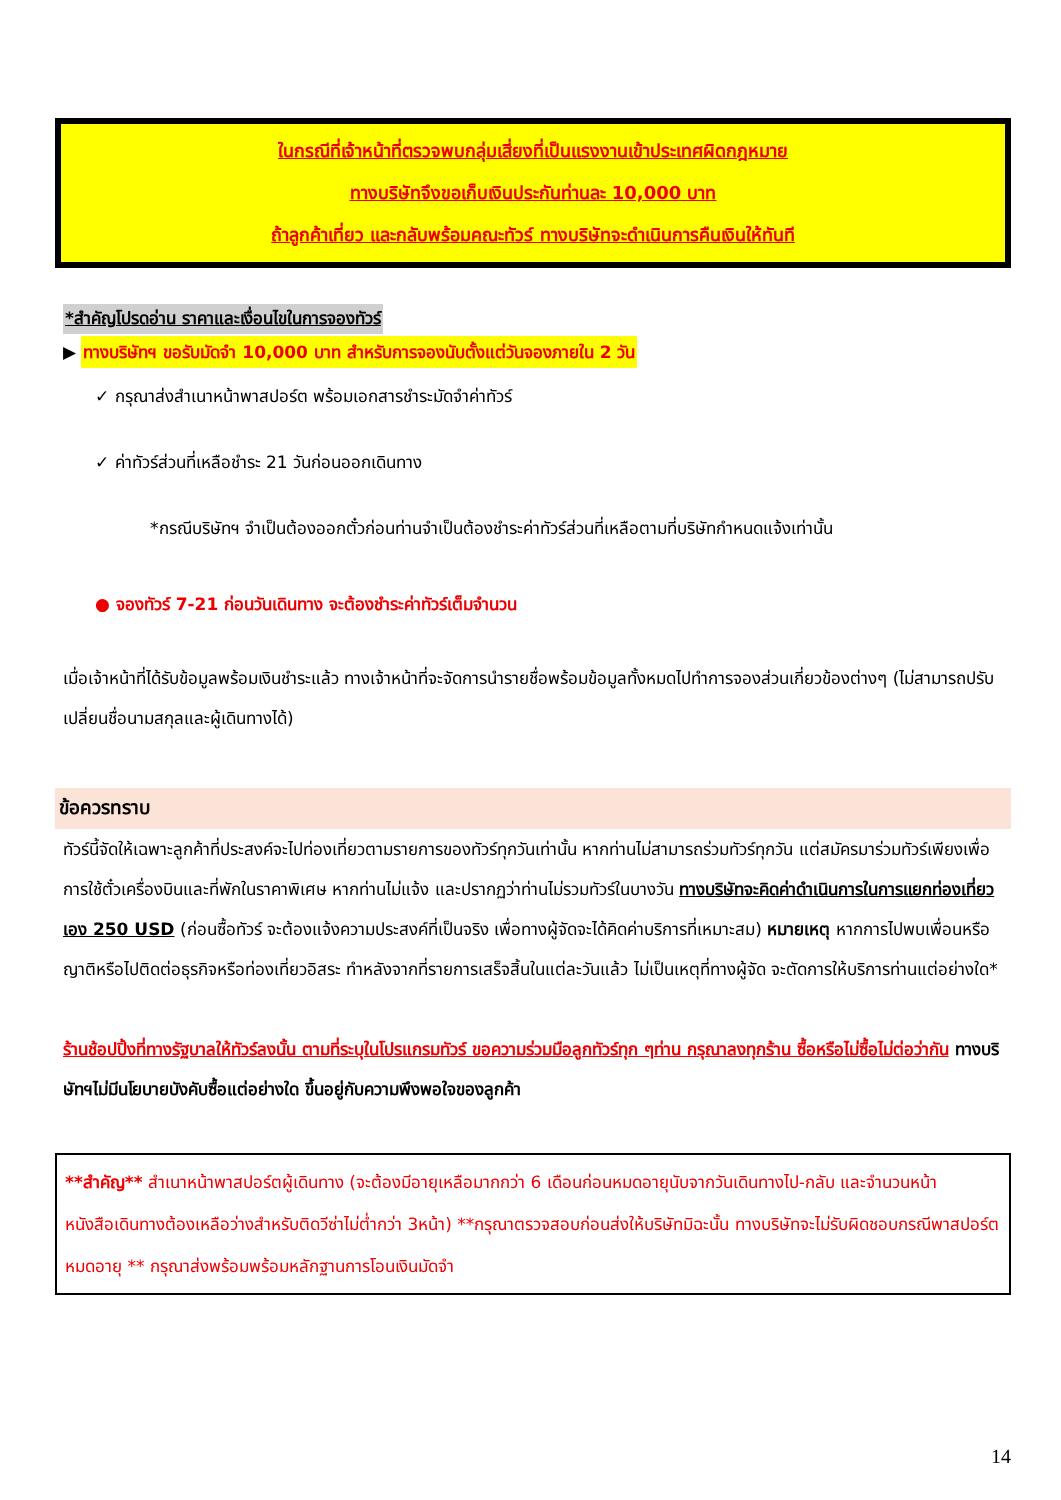ในกรณีที่เจ้าหน้าที่ตรวจพบกลุ่มเสี่ยงที่เป็นแรงงานเข้าประเทศผิดกฎหมาย
ทางบริษัทจึงขอเก็บเงินประกันท่านละ 10,000 บาท
ถ้าลูกค้าเที่ยว และกลับพร้อมคณะทัวร์ ทางบริษัทจะดำเนินการคืนเงินให้ทันที
*สำคัญโปรดอ่าน ราคาและเงื่อนไขในการจองทัวร์
▶ ทางบริษัทฯ ขอรับมัดจำ 10,000 บาท สำหรับการจองนับตั้งแต่วันจองภายใน 2 วัน
✓ กรุณาส่งสำเนาหน้าพาสปอร์ต พร้อมเอกสารชำระมัดจำค่าทัวร์
✓ ค่าทัวร์ส่วนที่เหลือชำระ 21 วันก่อนออกเดินทาง
*กรณีบริษัทฯ จำเป็นต้องออกตั๋วก่อนท่านจำเป็นต้องชำระค่าทัวร์ส่วนที่เหลือตามที่บริษัทกำหนดแจ้งเท่านั้น
● จองทัวร์ 7-21 ก่อนวันเดินทาง จะต้องชำระค่าทัวร์เต็มจำนวน
เมื่อเจ้าหน้าที่ได้รับข้อมูลพร้อมเงินชำระแล้ว ทางเจ้าหน้าที่จะจัดการนำรายชื่อพร้อมข้อมูลทั้งหมดไปทำการจองส่วนเกี่ยวข้องต่างๆ (ไม่สามารถปรับเปลี่ยนชื่อนามสกุลและผู้เดินทางได้)
ข้อควรทราบ
ทัวร์นี้จัดให้เฉพาะลูกค้าที่ประสงค์จะไปท่องเที่ยวตามรายการของทัวร์ทุกวันเท่านั้น หากท่านไม่สามารถร่วมทัวร์ทุกวัน แต่สมัครมาร่วมทัวร์เพียงเพื่อการใช้ตั๋วเครื่องบินและที่พักในราคาพิเศษ หากท่านไม่แจ้ง และปรากฏว่าท่านไม่รวมทัวร์ในบางวัน ทางบริษัทจะคิดค่าดำเนินการในการแยกท่องเที่ยวเอง 250 USD (ก่อนซื้อทัวร์ จะต้องแจ้งความประสงค์ที่เป็นจริง เพื่อทางผู้จัดจะได้คิดค่าบริการที่เหมาะสม) หมายเหตุ หากการไปพบเพื่อนหรือญาติหรือไปติดต่อธุรกิจหรือท่องเที่ยวอิสระ ทำหลังจากที่รายการเสร็จสิ้นในแต่ละวันแล้ว ไม่เป็นเหตุที่ทางผู้จัด จะตัดการให้บริการท่านแต่อย่างใด*
ร้านช้อปปิ้งที่ทางรัฐบาลให้ทัวร์ลงนั้น ตามที่ระบุในโปรแกรมทัวร์ ขอความร่วมมือลูกทัวร์ทุก ๆท่าน กรุณาลงทุกร้าน ซื้อหรือไม่ซื้อไม่ต่อว่ากัน ทางบริษัทฯไม่มีนโยบายบังคับซื้อแต่อย่างใด ขึ้นอยู่กับความพึงพอใจของลูกค้า
**สำคัญ** สำเนาหน้าพาสปอร์ตผู้เดินทาง (จะต้องมีอายุเหลือมากกว่า 6 เดือนก่อนหมดอายุนับจากวันเดินทางไป-กลับ และจำนวนหน้าหนังสือเดินทางต้องเหลือว่างสำหรับติดวีซ่าไม่ต่ำกว่า 3หน้า) **กรุณาตรวจสอบก่อนส่งให้บริษัทมิฉะนั้น ทางบริษัทจะไม่รับผิดชอบกรณีพาสปอร์ตหมดอายุ ** กรุณาส่งพร้อมพร้อมหลักฐานการโอนเงินมัดจำ
14